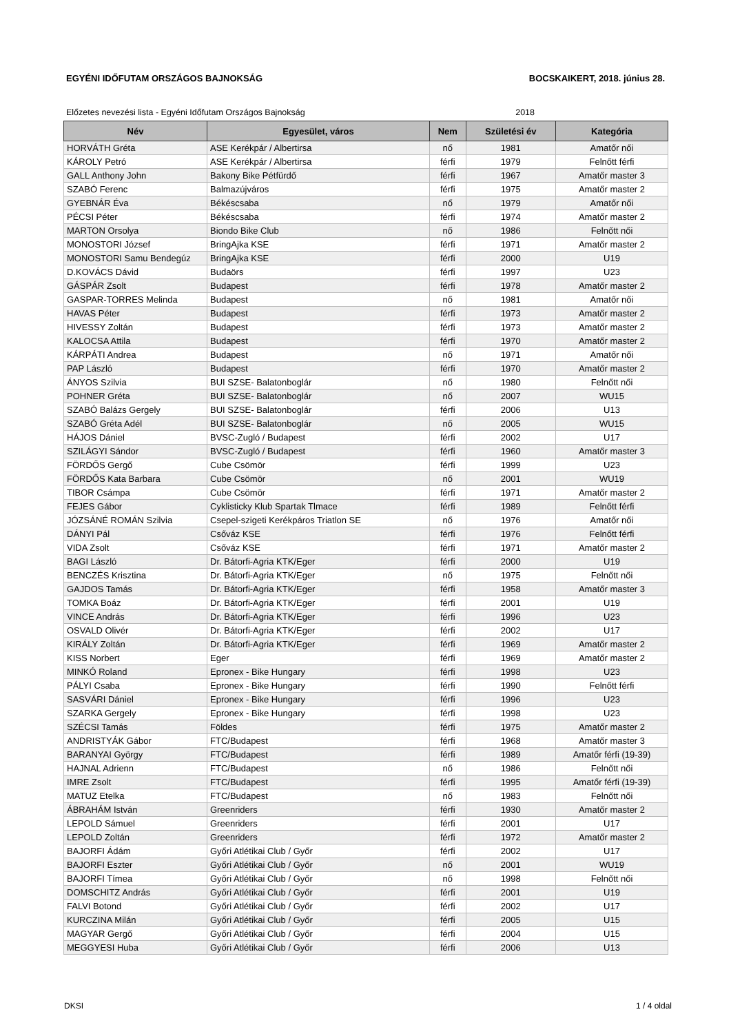EGYÉNI IDŐFUTAM ORSZÁGOS BAJNOKSÁG BOCSKAIKERT, 2018. június 28.
Előzetes nevezési lista - Egyéni Időfutam Országos Bajnokság 2018
| Név | Egyesület, város | Nem | Születési év | Kategória |
| --- | --- | --- | --- | --- |
| HORVÁTH Gréta | ASE Kerékpár / Albertirsa | nő | 1981 | Amatőr női |
| KÁROLY Petró | ASE Kerékpár / Albertirsa | férfi | 1979 | Felnőtt férfi |
| GALL Anthony John | Bakony Bike Pétfürdő | férfi | 1967 | Amatőr master 3 |
| SZABÓ Ferenc | Balmazújváros | férfi | 1975 | Amatőr master 2 |
| GYEBNÁR Éva | Békéscsaba | nő | 1979 | Amatőr női |
| PÉCSI Péter | Békéscsaba | férfi | 1974 | Amatőr master 2 |
| MARTON Orsolya | Biondo Bike Club | nő | 1986 | Felnőtt női |
| MONOSTORI József | BringAjka KSE | férfi | 1971 | Amatőr master 2 |
| MONOSTORI Samu Bendegúz | BringAjka KSE | férfi | 2000 | U19 |
| D.KOVÁCS Dávid | Budaörs | férfi | 1997 | U23 |
| GÁSPÁR Zsolt | Budapest | férfi | 1978 | Amatőr master 2 |
| GASPAR-TORRES Melinda | Budapest | nő | 1981 | Amatőr női |
| HAVAS Péter | Budapest | férfi | 1973 | Amatőr master 2 |
| HIVESSY Zoltán | Budapest | férfi | 1973 | Amatőr master 2 |
| KALOCSA Attila | Budapest | férfi | 1970 | Amatőr master 2 |
| KÁRPÁTI Andrea | Budapest | nő | 1971 | Amatőr női |
| PAP László | Budapest | férfi | 1970 | Amatőr master 2 |
| ÁNYOS Szilvia | BUI SZSE- Balatonboglár | nő | 1980 | Felnőtt női |
| POHNER Gréta | BUI SZSE- Balatonboglár | nő | 2007 | WU15 |
| SZABÓ Balázs Gergely | BUI SZSE- Balatonboglár | férfi | 2006 | U13 |
| SZABÓ Gréta Adél | BUI SZSE- Balatonboglár | nő | 2005 | WU15 |
| HÁJOS Dániel | BVSC-Zugló / Budapest | férfi | 2002 | U17 |
| SZILÁGYI Sándor | BVSC-Zugló / Budapest | férfi | 1960 | Amatőr master 3 |
| FÖRDŐS Gergő | Cube Csömör | férfi | 1999 | U23 |
| FÖRDŐS Kata Barbara | Cube Csömör | nő | 2001 | WU19 |
| TIBOR Csámpa | Cube Csömör | férfi | 1971 | Amatőr master 2 |
| FEJES Gábor | Cyklisticky Klub Spartak Tlmace | férfi | 1989 | Felnőtt férfi |
| JÓZSÁNÉ ROMÁN Szilvia | Csepel-szigeti Kerékpáros Triatlon SE | nő | 1976 | Amatőr női |
| DÁNYI Pál | Csőváz KSE | férfi | 1976 | Felnőtt férfi |
| VIDA Zsolt | Csőváz KSE | férfi | 1971 | Amatőr master 2 |
| BAGI László | Dr. Bátorfi-Agria KTK/Eger | férfi | 2000 | U19 |
| BENCZÉS Krisztina | Dr. Bátorfi-Agria KTK/Eger | nő | 1975 | Felnőtt női |
| GAJDOS Tamás | Dr. Bátorfi-Agria KTK/Eger | férfi | 1958 | Amatőr master 3 |
| TOMKA Boáz | Dr. Bátorfi-Agria KTK/Eger | férfi | 2001 | U19 |
| VINCE András | Dr. Bátorfi-Agria KTK/Eger | férfi | 1996 | U23 |
| OSVALD Olivér | Dr. Bátorfi-Agria KTK/Eger | férfi | 2002 | U17 |
| KIRÁLY Zoltán | Dr. Bátorfi-Agria KTK/Eger | férfi | 1969 | Amatőr master 2 |
| KISS Norbert | Eger | férfi | 1969 | Amatőr master 2 |
| MINKÓ Roland | Epronex - Bike Hungary | férfi | 1998 | U23 |
| PÁLYI Csaba | Epronex - Bike Hungary | férfi | 1990 | Felnőtt férfi |
| SASVÁRI Dániel | Epronex - Bike Hungary | férfi | 1996 | U23 |
| SZARKA Gergely | Epronex - Bike Hungary | férfi | 1998 | U23 |
| SZÉCSI Tamás | Földes | férfi | 1975 | Amatőr master 2 |
| ANDRISTYÁK Gábor | FTC/Budapest | férfi | 1968 | Amatőr master 3 |
| BARANYAI György | FTC/Budapest | férfi | 1989 | Amatőr férfi (19-39) |
| HAJNAL Adrienn | FTC/Budapest | nő | 1986 | Felnőtt női |
| IMRE Zsolt | FTC/Budapest | férfi | 1995 | Amatőr férfi (19-39) |
| MATUZ Etelka | FTC/Budapest | nő | 1983 | Felnőtt női |
| ÁBRAHÁM István | Greenriders | férfi | 1930 | Amatőr master 2 |
| LEPOLD Sámuel | Greenriders | férfi | 2001 | U17 |
| LEPOLD Zoltán | Greenriders | férfi | 1972 | Amatőr master 2 |
| BAJORFI Ádám | Győri Atlétikai Club / Győr | férfi | 2002 | U17 |
| BAJORFI Eszter | Győri Atlétikai Club / Győr | nő | 2001 | WU19 |
| BAJORFI Tímea | Győri Atlétikai Club / Győr | nő | 1998 | Felnőtt női |
| DOMSCHITZ András | Győri Atlétikai Club / Győr | férfi | 2001 | U19 |
| FALVI Botond | Győri Atlétikai Club / Győr | férfi | 2002 | U17 |
| KURCZINA Milán | Győri Atlétikai Club / Győr | férfi | 2005 | U15 |
| MAGYAR Gergő | Győri Atlétikai Club / Győr | férfi | 2004 | U15 |
| MEGGYESI Huba | Győri Atlétikai Club / Győr | férfi | 2006 | U13 |
DKSI 1 / 4 oldal